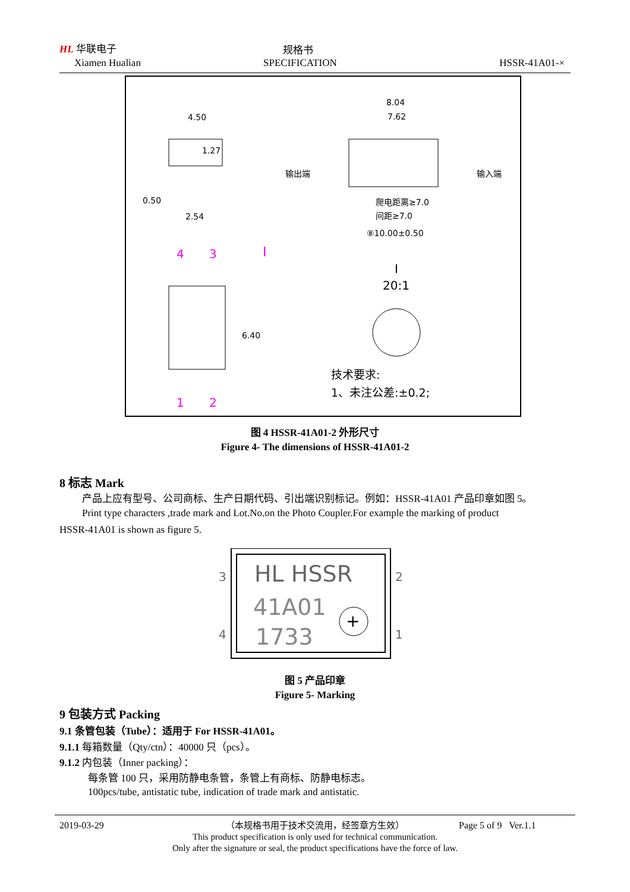HL 华联电子
Xiamen Hualian
规格书
SPECIFICATION HSSR-41A01-×
4.50
1.27
0.50
2.54
8.04
7.62
输出端
输入端
爬电距离≥7.0
间距≥7.0
⑧10.00±0.50
4
3
I
1
2
6.40
I
20:1
技术要求:
1、未注公差:±0.2;
图 4 HSSR-41A01-2 外形尺寸
Figure 4- The dimensions of HSSR-41A01-2
8 标志 Mark
产品上应有型号、公司商标、生产日期代码、引出端识别标记。例如：HSSR-41A01 产品印章如图 5。
Print type characters ,trade mark and Lot.No.on the Photo Coupler.For example the marking of product
HSSR-41A01 is shown as figure 5.
3
4
2
1
HL HSSR
41A01
1733
+
图 5 产品印章
Figure 5- Marking
9 包装方式 Packing
9.1 条管包装（Tube）：适用于 For HSSR-41A01。
9.1.1 每箱数量（Qty/ctn）：40000 只（pcs）。
9.1.2 内包装（Inner packing）：
每条管 100 只，采用防静电条管，条管上有商标、防静电标志。
100pcs/tube, antistatic tube, indication of trade mark and antistatic.
2019-03-29 Page 5 of 9 Ver.1.1
（本规格书用于技术交流用，经签章方生效）
This product specification is only used for technical communication.
Only after the signature or seal, the product specifications have the force of law.